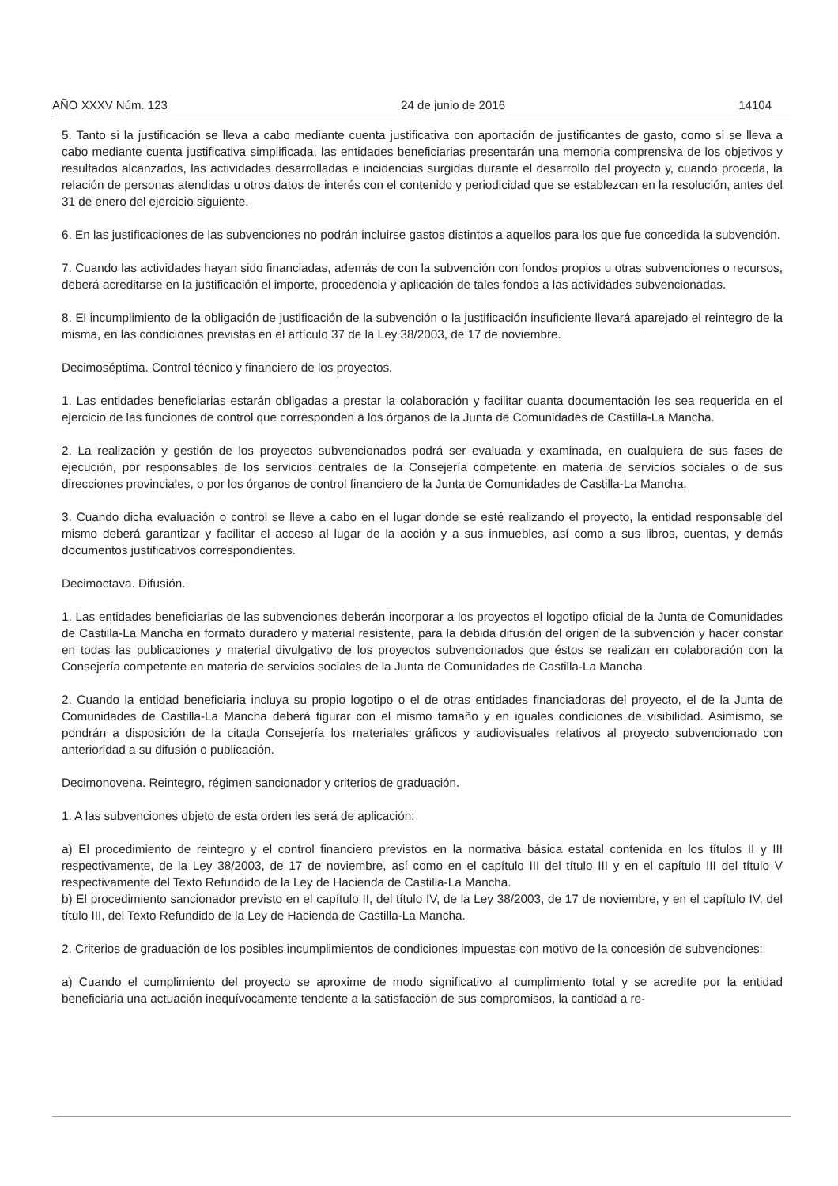AÑO XXXV Núm. 123 24 de junio de 2016 14104
5. Tanto si la justificación se lleva a cabo mediante cuenta justificativa con aportación de justificantes de gasto, como si se lleva a cabo mediante cuenta justificativa simplificada, las entidades beneficiarias presentarán una memoria comprensiva de los objetivos y resultados alcanzados, las actividades desarrolladas e incidencias surgidas durante el desarrollo del proyecto y, cuando proceda, la relación de personas atendidas u otros datos de interés con el contenido y periodicidad que se establezcan en la resolución, antes del 31 de enero del ejercicio siguiente.
6. En las justificaciones de las subvenciones no podrán incluirse gastos distintos a aquellos para los que fue concedida la subvención.
7. Cuando las actividades hayan sido financiadas, además de con la subvención con fondos propios u otras subvenciones o recursos, deberá acreditarse en la justificación el importe, procedencia y aplicación de tales fondos a las actividades subvencionadas.
8. El incumplimiento de la obligación de justificación de la subvención o la justificación insuficiente llevará aparejado el reintegro de la misma, en las condiciones previstas en el artículo 37 de la Ley 38/2003, de 17 de noviembre.
Decimoséptima. Control técnico y financiero de los proyectos.
1. Las entidades beneficiarias estarán obligadas a prestar la colaboración y facilitar cuanta documentación les sea requerida en el ejercicio de las funciones de control que corresponden a los órganos de la Junta de Comunidades de Castilla-La Mancha.
2. La realización y gestión de los proyectos subvencionados podrá ser evaluada y examinada, en cualquiera de sus fases de ejecución, por responsables de los servicios centrales de la Consejería competente en materia de servicios sociales o de sus direcciones provinciales, o por los órganos de control financiero de la Junta de Comunidades de Castilla-La Mancha.
3. Cuando dicha evaluación o control se lleve a cabo en el lugar donde se esté realizando el proyecto, la entidad responsable del mismo deberá garantizar y facilitar el acceso al lugar de la acción y a sus inmuebles, así como a sus libros, cuentas, y demás documentos justificativos correspondientes.
Decimoctava. Difusión.
1. Las entidades beneficiarias de las subvenciones deberán incorporar a los proyectos el logotipo oficial de la Junta de Comunidades de Castilla-La Mancha en formato duradero y material resistente, para la debida difusión del origen de la subvención y hacer constar en todas las publicaciones y material divulgativo de los proyectos subvencionados que éstos se realizan en colaboración con la Consejería competente en materia de servicios sociales de la Junta de Comunidades de Castilla-La Mancha.
2. Cuando la entidad beneficiaria incluya su propio logotipo o el de otras entidades financiadoras del proyecto, el de la Junta de Comunidades de Castilla-La Mancha deberá figurar con el mismo tamaño y en iguales condiciones de visibilidad. Asimismo, se pondrán a disposición de la citada Consejería los materiales gráficos y audiovisuales relativos al proyecto subvencionado con anterioridad a su difusión o publicación.
Decimonovena. Reintegro, régimen sancionador y criterios de graduación.
1. A las subvenciones objeto de esta orden les será de aplicación:
a) El procedimiento de reintegro y el control financiero previstos en la normativa básica estatal contenida en los títulos II y III respectivamente, de la Ley 38/2003, de 17 de noviembre, así como en el capítulo III del título III y en el capítulo III del título V respectivamente del Texto Refundido de la Ley de Hacienda de Castilla-La Mancha.
b) El procedimiento sancionador previsto en el capítulo II, del título IV, de la Ley 38/2003, de 17 de noviembre, y en el capítulo IV, del título III, del Texto Refundido de la Ley de Hacienda de Castilla-La Mancha.
2. Criterios de graduación de los posibles incumplimientos de condiciones impuestas con motivo de la concesión de subvenciones:
a) Cuando el cumplimiento del proyecto se aproxime de modo significativo al cumplimiento total y se acredite por la entidad beneficiaria una actuación inequívocamente tendente a la satisfacción de sus compromisos, la cantidad a re-